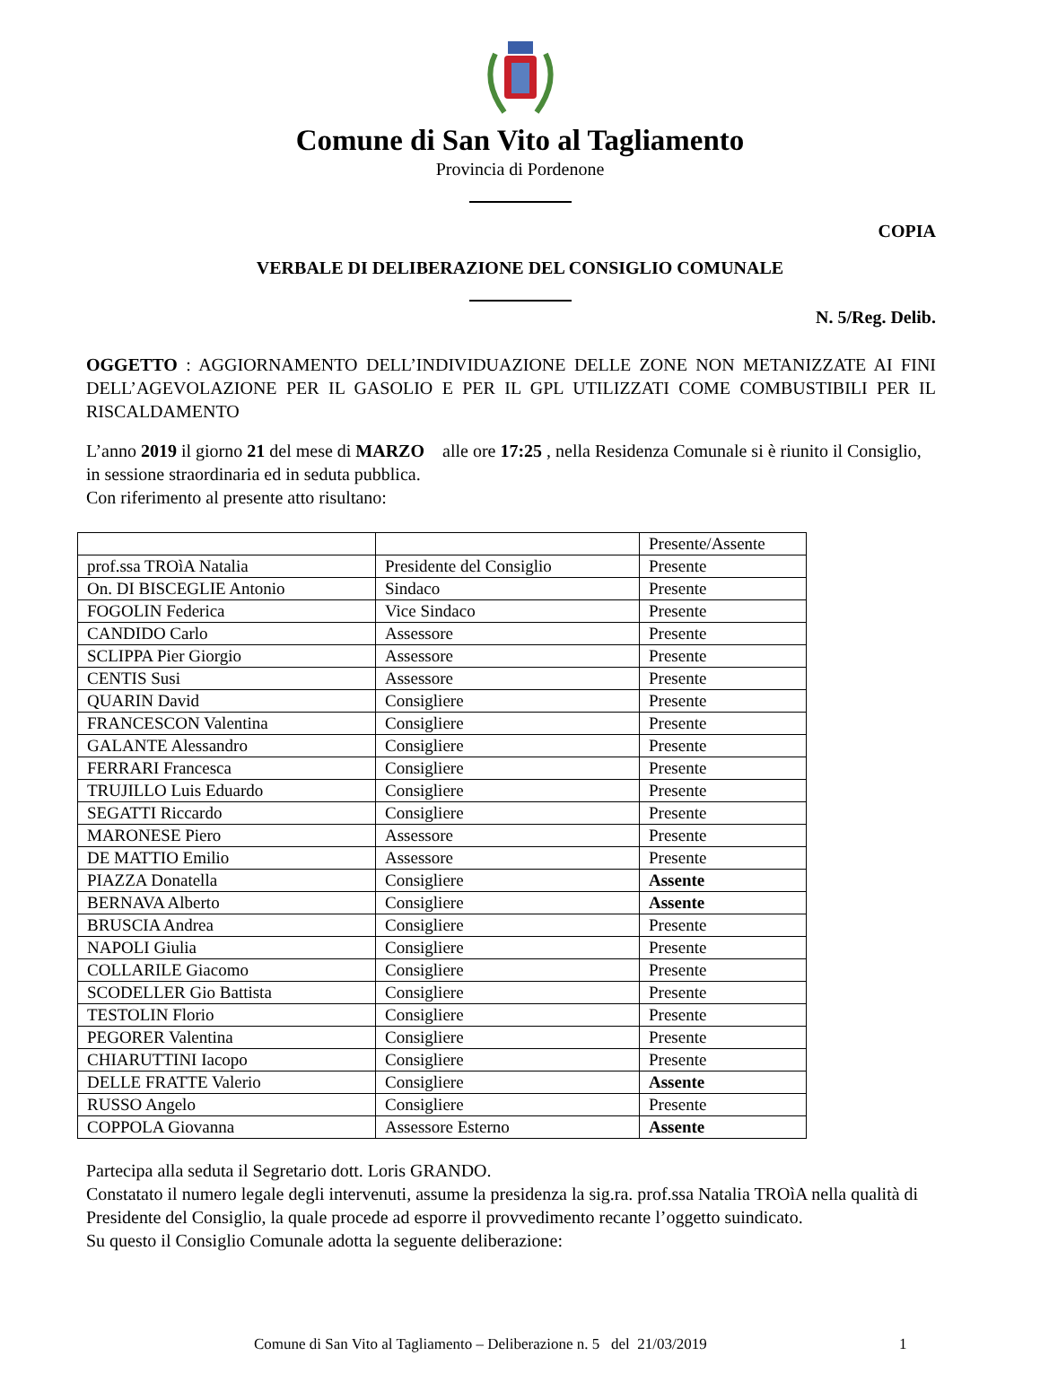Comune di San Vito al Tagliamento
Provincia di Pordenone
COPIA
VERBALE DI DELIBERAZIONE DEL CONSIGLIO COMUNALE
N. 5/Reg. Delib.
OGGETTO : AGGIORNAMENTO DELL’INDIVIDUAZIONE DELLE ZONE NON METANIZZATE AI FINI DELL’AGEVOLAZIONE PER IL GASOLIO E PER IL GPL UTILIZZATI COME COMBUSTIBILI PER IL RISCALDAMENTO
L’anno 2019 il giorno 21 del mese di MARZO alle ore 17:25 , nella Residenza Comunale si è riunito il Consiglio, in sessione straordinaria ed in seduta pubblica.
Con riferimento al presente atto risultano:
| | | Presente/Assente |
| prof.ssa TROìA Natalia | Presidente del Consiglio | Presente |
| On. DI BISCEGLIE Antonio | Sindaco | Presente |
| FOGOLIN Federica | Vice Sindaco | Presente |
| CANDIDO Carlo | Assessore | Presente |
| SCLIPPA Pier Giorgio | Assessore | Presente |
| CENTIS Susi | Assessore | Presente |
| QUARIN David | Consigliere | Presente |
| FRANCESCON Valentina | Consigliere | Presente |
| GALANTE Alessandro | Consigliere | Presente |
| FERRARI Francesca | Consigliere | Presente |
| TRUJILLO Luis Eduardo | Consigliere | Presente |
| SEGATTI Riccardo | Consigliere | Presente |
| MARONESE Piero | Assessore | Presente |
| DE MATTIO Emilio | Assessore | Presente |
| PIAZZA Donatella | Consigliere | Assente |
| BERNAVA Alberto | Consigliere | Assente |
| BRUSCIA Andrea | Consigliere | Presente |
| NAPOLI Giulia | Consigliere | Presente |
| COLLARILE Giacomo | Consigliere | Presente |
| SCODELLER Gio Battista | Consigliere | Presente |
| TESTOLIN Florio | Consigliere | Presente |
| PEGORER Valentina | Consigliere | Presente |
| CHIARUTTINI Iacopo | Consigliere | Presente |
| DELLE FRATTE Valerio | Consigliere | Assente |
| RUSSO Angelo | Consigliere | Presente |
| COPPOLA Giovanna | Assessore Esterno | Assente |
Partecipa alla seduta il Segretario dott. Loris GRANDO.
Constatato il numero legale degli intervenuti, assume la presidenza la sig.ra. prof.ssa Natalia TROìA nella qualità di Presidente del Consiglio, la quale procede ad esporre il provvedimento recante l’oggetto suindicato.
Su questo il Consiglio Comunale adotta la seguente deliberazione:
Comune di San Vito al Tagliamento – Deliberazione n. 5 del 21/03/2019 1